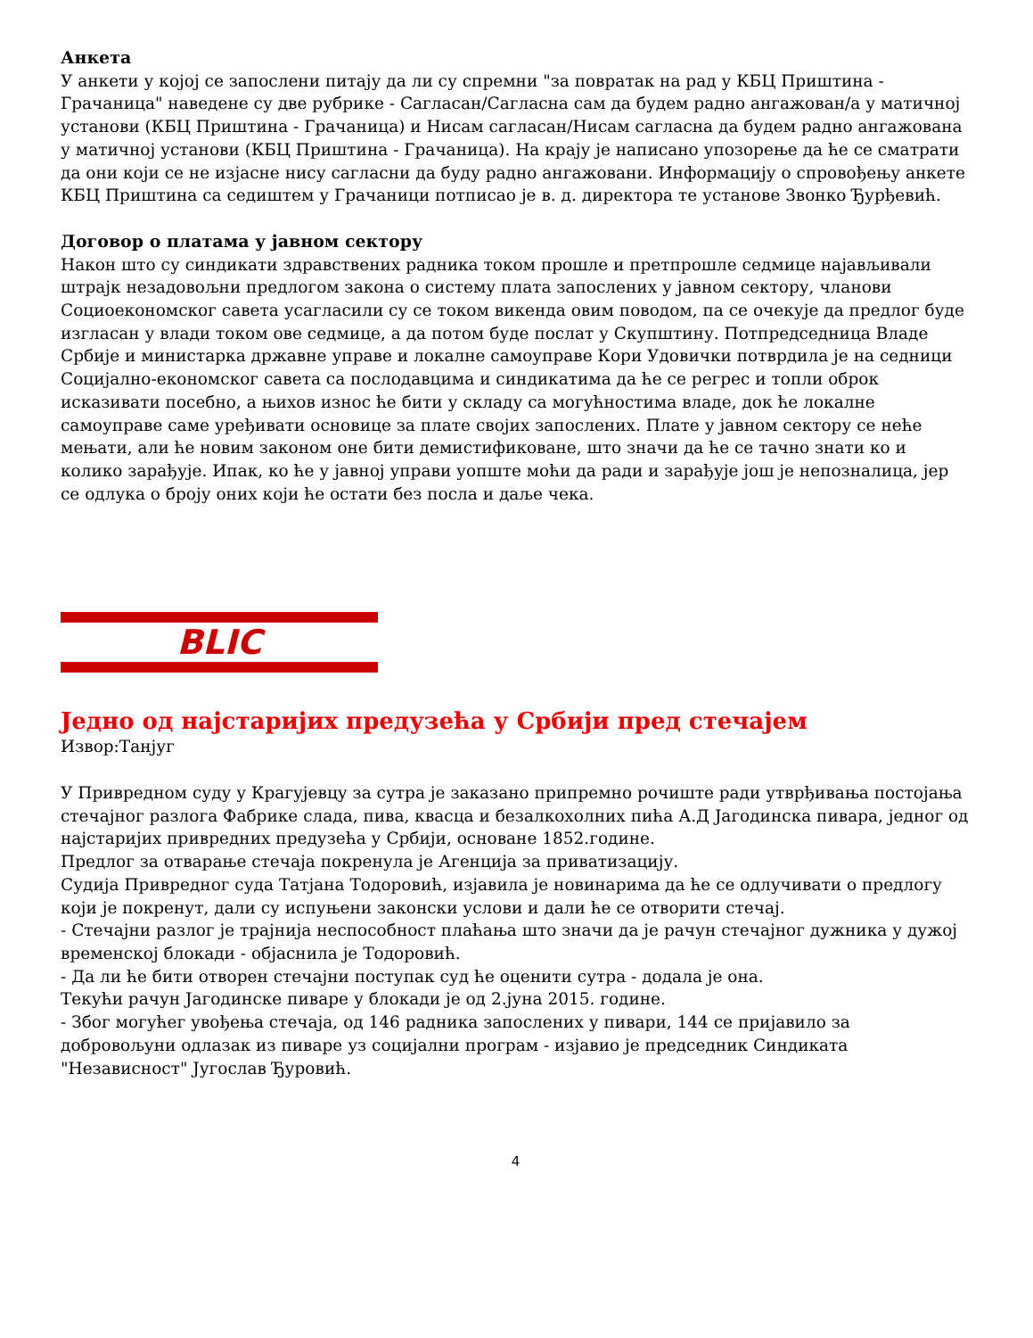Анкета
У анкети у којој се запослени питају да ли су спремни "за повратак на рад у КБЦ Приштина - Грачаница" наведене су две рубрике - Сагласан/Сагласна сам да будем радно ангажован/а у матичној установи (КБЦ Приштина - Грачаница) и Нисам сагласан/Нисам сагласна да будем радно ангажована у матичној установи (КБЦ Приштина - Грачаница). На крају је написано упозорење да ће се сматрати да они који се не изјасне нису сагласни да буду радно ангажовани. Информацију о спровођењу анкете КБЦ Приштина са седиштем у Грачаници потписао је в. д. директора те установе Звонко Ђурђевић.
Договор о платама у јавном сектору
Након што су синдикати здравствених радника током прошле и претпрошле седмице најављивали штрајк незадовољни предлогом закона о систему плата запослених у јавном сектору, чланови Социоекономског савета усагласили су се током викенда овим поводом, па се очекује да предлог буде изгласан у влади током ове седмице, а да потом буде послат у Скупштину. Потпредседница Владе Србије и министарка државне управе и локалне самоуправе Кори Удовички потврдила је на седници Социјално-економског савета са послодавцима и синдикатима да ће се регрес и топли оброк исказивати посебно, а њихов износ ће бити у складу са могућностима владе, док ће локалне самоуправе саме уређивати основице за плате својих запослених. Плате у јавном сектору се неће мењати, али ће новим законом оне бити демистификоване, што значи да ће се тачно знати ко и колико зарађује. Ипак, ко ће у јавној управи уопште моћи да ради и зарађује још је непозналица, јер се одлука о броју оних који ће остати без посла и даље чека.
BLIC
Једно од најстаријих предузећа у Србији пред стечајем
Извор:Танјуг
У Привредном суду у Крагујевцу за сутра је заказано припремно рочиште ради утврђивања постојања стечајног разлога Фабрике слада, пива, квасца и безалкохолних пића А.Д Јагодинска пивара, једног од најстаријих привредних предузећа у Србији, основане 1852.године.
Предлог за отварање стечаја покренула је Агенција за приватизацију.
Судија Привредног суда Татјана Тодоровић, изјавила је новинарима да ће се одлучивати о предлогу који је покренут, дали су испуњени законски услови и дали ће се отворити стечај.
- Стечајни разлог је трајнија неспособност плаћања што значи да је рачун стечајног дужника у дужој временској блокади - објаснила је Тодоровић.
- Да ли ће бити отворен стечајни поступак суд ће оценити сутра - додала је она.
Текући рачун Јагодинске пиваре у блокади је од 2.јуна 2015. године.
- Због могућег увођења стечаја, од 146 радника запослених у пивари, 144 се пријавило за добровољуни одлазак из пиваре уз социјални програм - изјавио је председник Синдиката "Независност" Југослав Ђуровић.
4